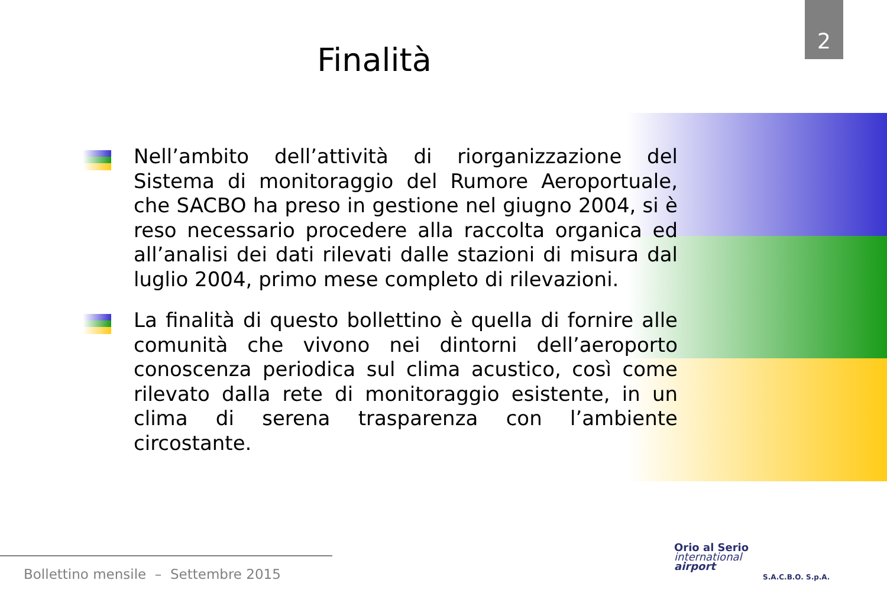2
Finalità
Nell’ambito dell’attività di riorganizzazione del Sistema di monitoraggio del Rumore Aeroportuale, che SACBO ha preso in gestione nel giugno 2004, si è reso necessario procedere alla raccolta organica ed all’analisi dei dati rilevati dalle stazioni di misura dal luglio 2004, primo mese completo di rilevazioni.
La finalità di questo bollettino è quella di fornire alle comunità che vivono nei dintorni dell’aeroporto conoscenza periodica sul clima acustico, così come rilevato dalla rete di monitoraggio esistente, in un clima di serena trasparenza con l’ambiente circostante.
Bollettino mensile – Settembre 2015
Orio al Serio
international
airport
S.A.C.B.O. S.p.A.